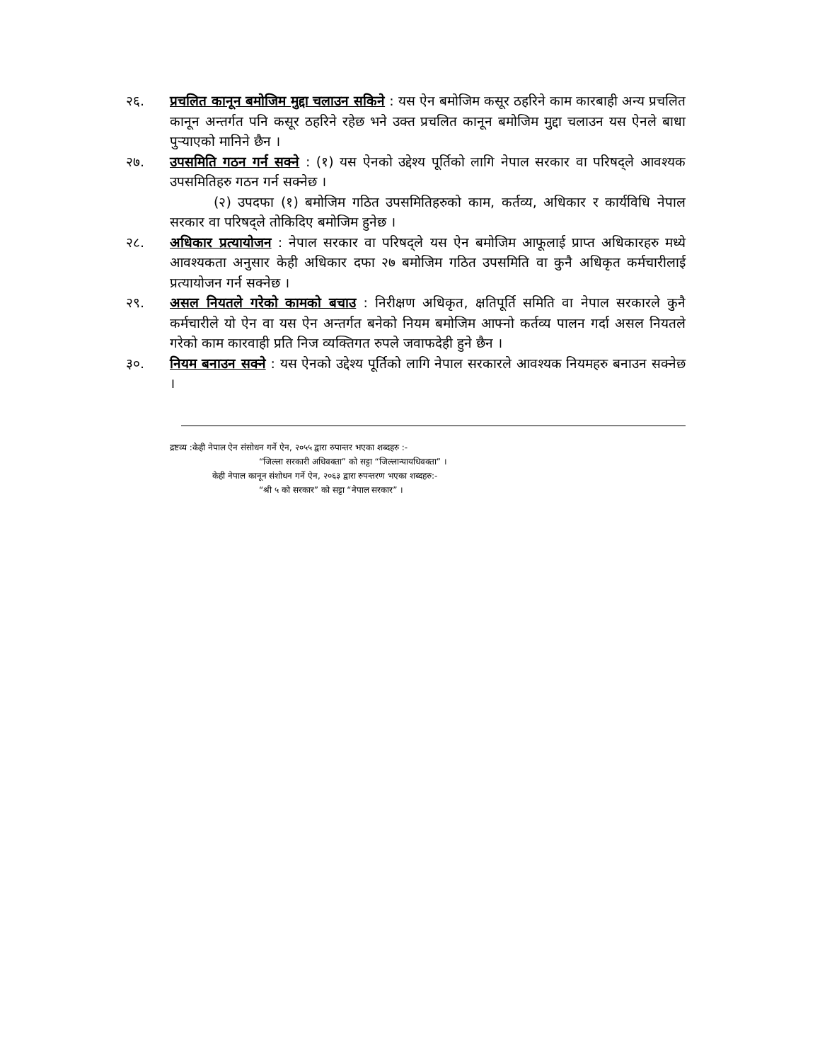२६. प्रचलित कानून बमोजिम मुद्दा चलाउन सकिने : यस ऐन बमोजिम कसूर ठहरिने काम कारबाही अन्य प्रचलित कानून अन्तर्गत पनि कसूर ठहरिने रहेछ भने उक्त प्रचलित कानून बमोजिम मुद्दा चलाउन यस ऐनले बाधा पुऱ्याएको मानिने छैन ।
२७. उपसमिति गठन गर्न सक्ने : (१) यस ऐनको उद्देश्य पूर्तिको लागि नेपाल सरकार वा परिषद्ले आवश्यक उपसमितिहरु गठन गर्न सक्नेछ ।
(२) उपदफा (१) बमोजिम गठित उपसमितिहरुको काम, कर्तव्य, अधिकार र कार्यविधि नेपाल सरकार वा परिषद्ले तोकिदिए बमोजिम हुनेछ ।
२८. अधिकार प्रत्यायोजन : नेपाल सरकार वा परिषद्ले यस ऐन बमोजिम आफूलाई प्राप्त अधिकारहरु मध्ये आवश्यकता अनुसार केही अधिकार दफा २७ बमोजिम गठित उपसमिति वा कुनै अधिकृत कर्मचारीलाई प्रत्यायोजन गर्न सक्नेछ ।
२९. असल नियतले गरेको कामको बचाउ : निरीक्षण अधिकृत, क्षतिपूर्ति समिति वा नेपाल सरकारले कुनै कर्मचारीले यो ऐन वा यस ऐन अन्तर्गत बनेको नियम बमोजिम आफ्नो कर्तव्य पालन गर्दा असल नियतले गरेको काम कारवाही प्रति निज व्यक्तिगत रुपले जवाफदेही हुने छैन ।
३०. नियम बनाउन सक्ने : यस ऐनको उद्देश्य पूर्तिको लागि नेपाल सरकारले आवश्यक नियमहरु बनाउन सक्नेछ ।
द्रष्टव्य :केही नेपाल ऐन संसोधन गर्ने ऐन, २०५५ द्वारा रुपान्तर भएका शब्दहरु :-
“जिल्ला सरकारी अधिवक्ता” को सट्टा “जिल्लान्यायधिवक्ता” ।
केही नेपाल कानून संशोधन गर्ने ऐन, २०६३ द्वारा रुपन्तरण भएका शब्दहरु:-
“श्री ५ को सरकार” को सट्टा “नेपाल सरकार” ।